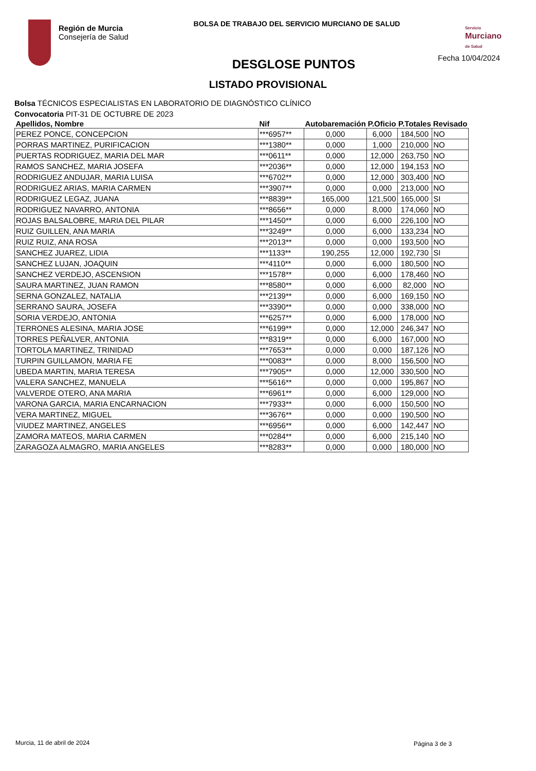Región de Murcia
Consejería de Salud
BOLSA DE TRABAJO DEL SERVICIO MURCIANO DE SALUD
Servicio
Murciano
de Salud
DESGLOSE PUNTOS
Fecha 10/04/2024
LISTADO PROVISIONAL
Bolsa TÉCNICOS ESPECIALISTAS EN LABORATORIO DE DIAGNÓSTICO CLÍNICO
Convocatoria PIT-31 DE OCTUBRE DE 2023
| Apellidos, Nombre | Nif | Autobaremación | P.Oficio | P.Totales | Revisado |
| --- | --- | --- | --- | --- | --- |
| PEREZ PONCE, CONCEPCION | ***6957** | 0,000 | 6,000 | 184,500 | NO |
| PORRAS MARTINEZ, PURIFICACION | ***1380** | 0,000 | 1,000 | 210,000 | NO |
| PUERTAS RODRIGUEZ, MARIA DEL MAR | ***0611** | 0,000 | 12,000 | 263,750 | NO |
| RAMOS SANCHEZ, MARIA JOSEFA | ***2036** | 0,000 | 12,000 | 194,153 | NO |
| RODRIGUEZ ANDUJAR, MARIA LUISA | ***6702** | 0,000 | 12,000 | 303,400 | NO |
| RODRIGUEZ ARIAS, MARIA CARMEN | ***3907** | 0,000 | 0,000 | 213,000 | NO |
| RODRIGUEZ LEGAZ, JUANA | ***8839** | 165,000 | 121,500 | 165,000 | SI |
| RODRIGUEZ NAVARRO, ANTONIA | ***8656** | 0,000 | 8,000 | 174,060 | NO |
| ROJAS BALSALOBRE, MARIA DEL PILAR | ***1450** | 0,000 | 6,000 | 226,100 | NO |
| RUIZ GUILLEN, ANA MARIA | ***3249** | 0,000 | 6,000 | 133,234 | NO |
| RUIZ RUIZ, ANA ROSA | ***2013** | 0,000 | 0,000 | 193,500 | NO |
| SANCHEZ JUAREZ, LIDIA | ***1133** | 190,255 | 12,000 | 192,730 | SI |
| SANCHEZ LUJAN, JOAQUIN | ***4110** | 0,000 | 6,000 | 180,500 | NO |
| SANCHEZ VERDEJO, ASCENSION | ***1578** | 0,000 | 6,000 | 178,460 | NO |
| SAURA MARTINEZ, JUAN RAMON | ***8580** | 0,000 | 6,000 | 82,000 | NO |
| SERNA GONZALEZ, NATALIA | ***2139** | 0,000 | 6,000 | 169,150 | NO |
| SERRANO SAURA, JOSEFA | ***3390** | 0,000 | 0,000 | 338,000 | NO |
| SORIA VERDEJO, ANTONIA | ***6257** | 0,000 | 6,000 | 178,000 | NO |
| TERRONES ALESINA, MARIA JOSE | ***6199** | 0,000 | 12,000 | 246,347 | NO |
| TORRES PEÑALVER, ANTONIA | ***8319** | 0,000 | 6,000 | 167,000 | NO |
| TORTOLA MARTINEZ, TRINIDAD | ***7653** | 0,000 | 0,000 | 187,126 | NO |
| TURPIN GUILLAMON, MARIA FE | ***0083** | 0,000 | 8,000 | 156,500 | NO |
| UBEDA MARTIN, MARIA TERESA | ***7905** | 0,000 | 12,000 | 330,500 | NO |
| VALERA SANCHEZ, MANUELA | ***5616** | 0,000 | 0,000 | 195,867 | NO |
| VALVERDE OTERO, ANA MARIA | ***6961** | 0,000 | 6,000 | 129,000 | NO |
| VARONA GARCIA, MARIA ENCARNACION | ***7933** | 0,000 | 6,000 | 150,500 | NO |
| VERA MARTINEZ, MIGUEL | ***3676** | 0,000 | 0,000 | 190,500 | NO |
| VIUDEZ MARTINEZ, ANGELES | ***6956** | 0,000 | 6,000 | 142,447 | NO |
| ZAMORA MATEOS, MARIA CARMEN | ***0284** | 0,000 | 6,000 | 215,140 | NO |
| ZARAGOZA ALMAGRO, MARIA ANGELES | ***8283** | 0,000 | 0,000 | 180,000 | NO |
Murcia, 11 de abril de 2024 Página 3 de 3